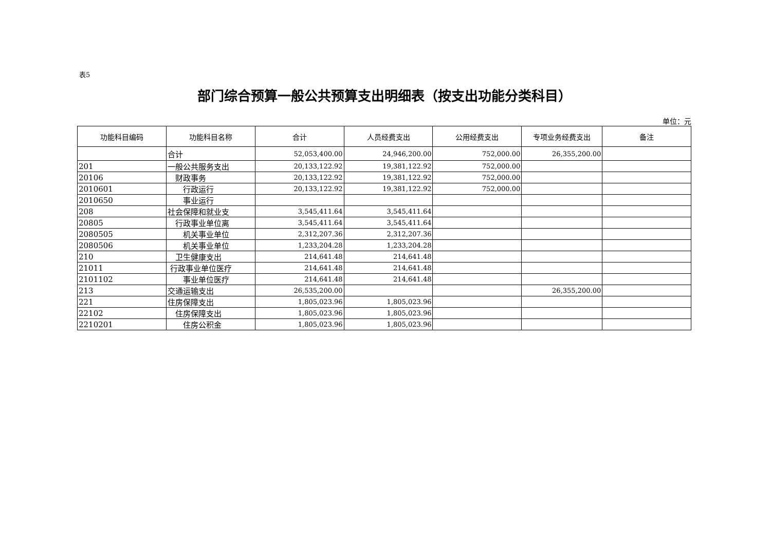表5
部门综合预算一般公共预算支出明细表（按支出功能分类科目）
单位：元
| 功能科目编码 | 功能科目名称 | 合计 | 人员经费支出 | 公用经费支出 | 专项业务经费支出 | 备注 |
| --- | --- | --- | --- | --- | --- | --- |
| | 合计 | 52,053,400.00 | 24,946,200.00 | 752,000.00 | 26,355,200.00 | |
| 201 | 一般公共服务支出 | 20,133,122.92 | 19,381,122.92 | 752,000.00 | | |
| 20106 | 财政事务 | 20,133,122.92 | 19,381,122.92 | 752,000.00 | | |
| 2010601 | 行政运行 | 20,133,122.92 | 19,381,122.92 | 752,000.00 | | |
| 2010650 | 事业运行 | | | | | |
| 208 | 社会保障和就业支 | 3,545,411.64 | 3,545,411.64 | | | |
| 20805 | 行政事业单位离 | 3,545,411.64 | 3,545,411.64 | | | |
| 2080505 | 机关事业单位 | 2,312,207.36 | 2,312,207.36 | | | |
| 2080506 | 机关事业单位 | 1,233,204.28 | 1,233,204.28 | | | |
| 210 | 卫生健康支出 | 214,641.48 | 214,641.48 | | | |
| 21011 | 行政事业单位医疗 | 214,641.48 | 214,641.48 | | | |
| 2101102 | 事业单位医疗 | 214,641.48 | 214,641.48 | | | |
| 213 | 交通运输支出 | 26,535,200.00 | | | 26,355,200.00 | |
| 221 | 住房保障支出 | 1,805,023.96 | 1,805,023.96 | | | |
| 22102 | 住房保障支出 | 1,805,023.96 | 1,805,023.96 | | | |
| 2210201 | 住房公积金 | 1,805,023.96 | 1,805,023.96 | | | |